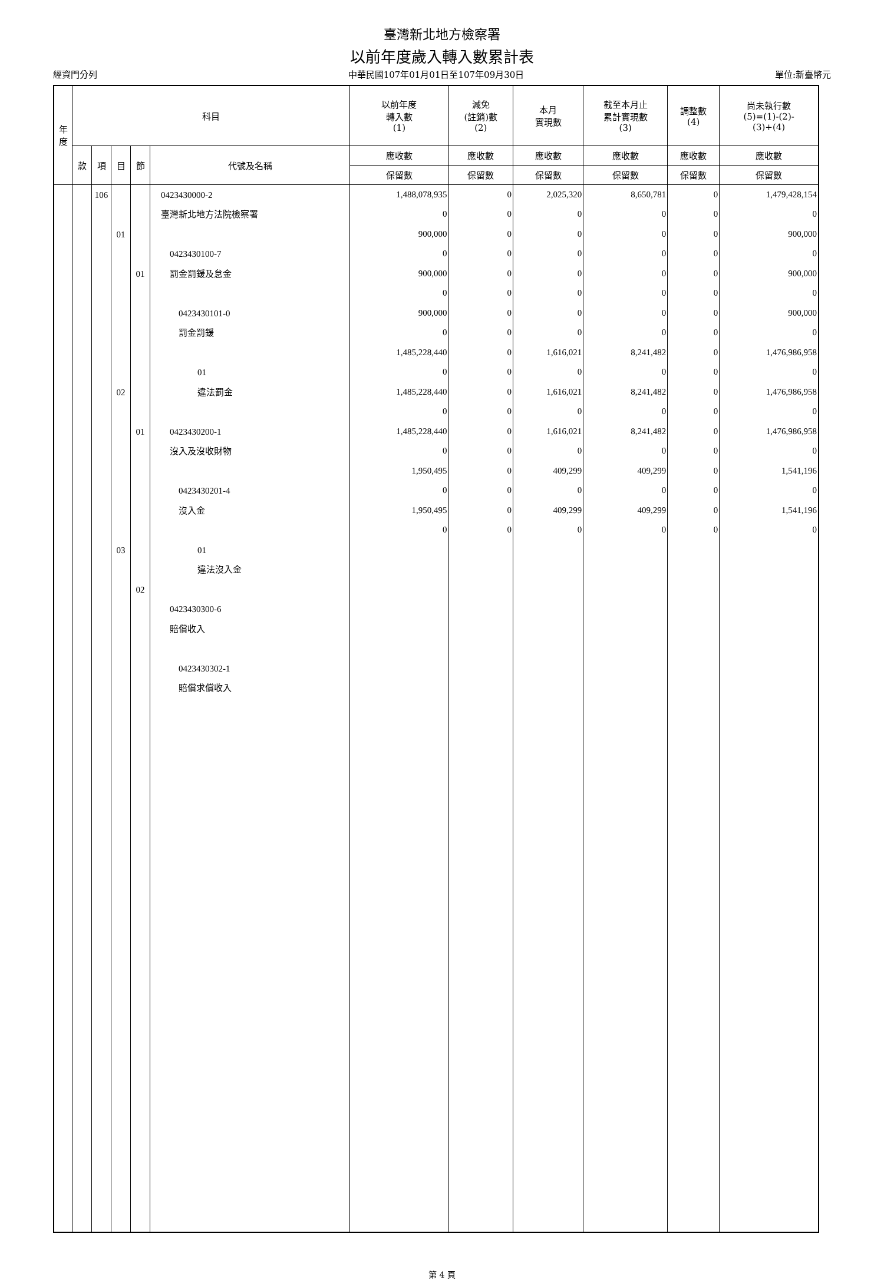臺灣新北地方檢察署
以前年度歲入轉入數累計表
經資門分列 中華民國107年01月01日至107年09月30日 單位:新臺幣元
| 年 度 | 科目 | | | | | 以前年度 轉入數 (1) | 減免 (註銷)數 (2) | 本月 實現數 | 截至本月止 累計實現數 (3) | 調整數 (4) | 尚未執行數 (5)=(1)-(2)- (3)+(4) |
| --- | --- | --- | --- | --- | --- | --- | --- | --- | --- | --- | --- |
| | 款 | 項 | 目 | 節 | 代號及名稱 | 應收數 | 應收數 | 應收數 | 應收數 | 應收數 | 應收數 |
| | | | | | | 保留數 | 保留數 | 保留數 | 保留數 | 保留數 | 保留數 |
| | | 106 | 01 02 03 | 01 01 02 | 0423430000-2 臺灣新北地方法院檢察署 0423430100-7 罰金罰鍰及怠金 0423430101-0 罰金罰鍰 01 違法罰金 0423430200-1 沒入及沒收財物 0423430201-4 沒入金 01 違法沒入金 0423430300-6 賠償收入 0423430302-1 賠償求償收入 | 1,488,078,935 0 900,000 0 900,000 0 900,000 0 1,485,228,440 0 1,485,228,440 0 1,485,228,440 0 1,950,495 0 1,950,495 0 | 0 0 0 0 0 0 0 0 0 0 0 0 0 0 0 0 0 0 | 2,025,320 0 0 0 0 0 0 0 1,616,021 0 1,616,021 0 1,616,021 0 409,299 0 409,299 0 | 8,650,781 0 0 0 0 0 0 0 8,241,482 0 8,241,482 0 8,241,482 0 409,299 0 409,299 0 | 0 0 0 0 0 0 0 0 0 0 0 0 0 0 0 0 0 0 | 1,479,428,154 0 900,000 0 900,000 0 900,000 0 1,476,986,958 0 1,476,986,958 0 1,476,986,958 0 1,541,196 0 1,541,196 0 |
第 4 頁